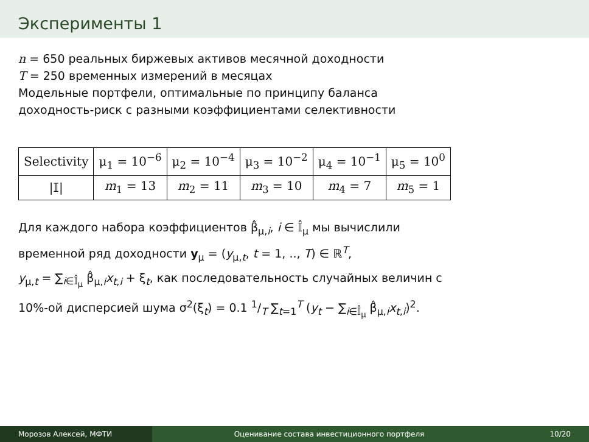Эксперименты 1
n = 650 реальных биржевых активов месячной доходности
T = 250 временных измерений в месяцах
Модельные портфели, оптимальные по принципу баланса
доходность-риск с разными коэффициентами селективности
| Selectivity | μ<sub>1</sub> = 10<sup>−6</sup> | μ<sub>2</sub> = 10<sup>−4</sup> | μ<sub>3</sub> = 10<sup>−2</sup> | μ<sub>4</sub> = 10<sup>−1</sup> | μ<sub>5</sub> = 10<sup>0</sup> |
| /𝕀/ | m<sub>1</sub> = 13 | m<sub>2</sub> = 11 | m<sub>3</sub> = 10 | m<sub>4</sub> = 7 | m<sub>5</sub> = 1 |
Для каждого набора коэффициентов β̂<sub>μ,i</sub>, i ∈ 𝕀̂<sub>μ</sub> мы вычислили
временной ряд доходности y<sub>μ</sub> = (y<sub>μ,t</sub>, t = 1, .., T) ∈ ℝ<sup>T</sup>,
y<sub>μ,t</sub> = ∑<sub>i∈𝕀̂<sub>μ</sub></sub> β̂<sub>μ,i</sub>x<sub>t,i</sub> + ξ<sub>t</sub>, как последовательность случайных величин с
10%-ой дисперсией шума σ<sup>2</sup>(ξ<sub>t</sub>) = 0.1 1/T ∑<sub>t=1</sub><sup>T</sup> (y<sub>t</sub> − ∑<sub>i∈𝕀̂<sub>μ</sub></sub> β̂<sub>μ,i</sub>x<sub>t,i</sub>)<sup>2</sup>.
Морозов Алексей, МФТИ Оценивание состава инвестиционного портфеля 10/20